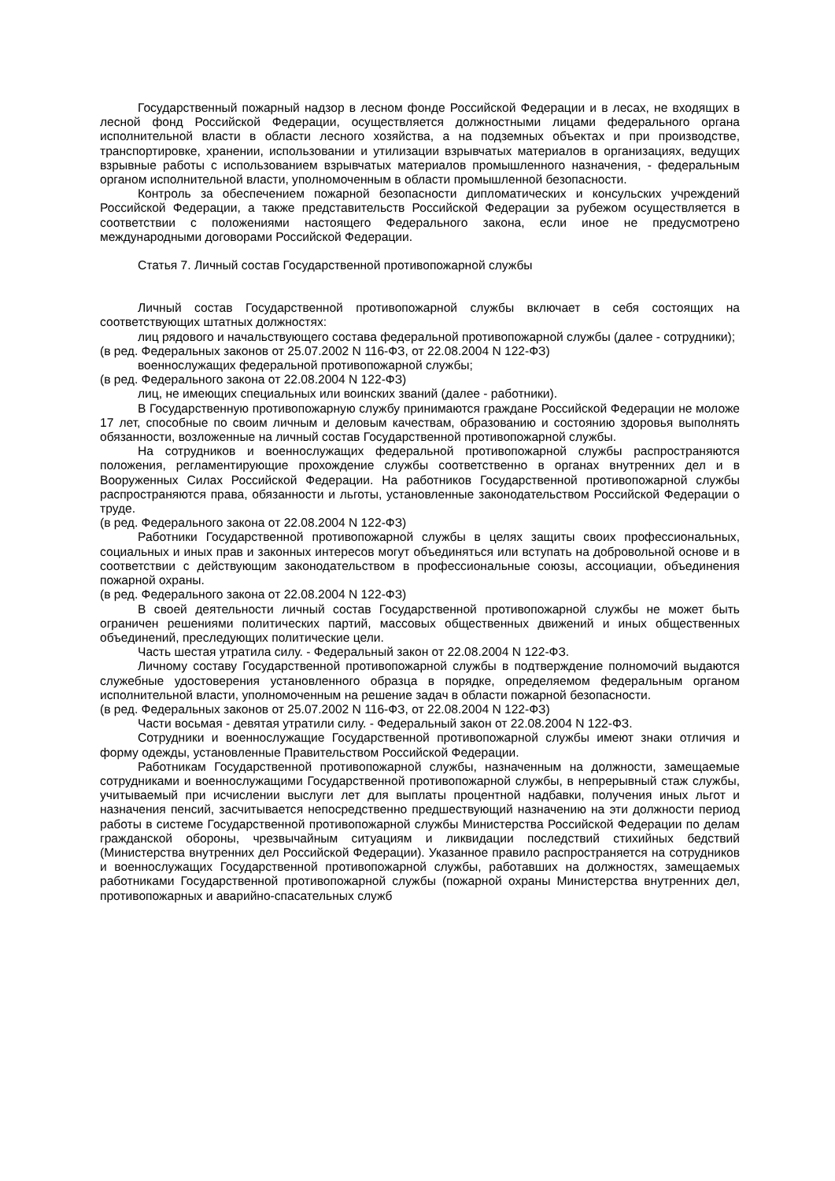Государственный пожарный надзор в лесном фонде Российской Федерации и в лесах, не входящих в лесной фонд Российской Федерации, осуществляется должностными лицами федерального органа исполнительной власти в области лесного хозяйства, а на подземных объектах и при производстве, транспортировке, хранении, использовании и утилизации взрывчатых материалов в организациях, ведущих взрывные работы с использованием взрывчатых материалов промышленного назначения, - федеральным органом исполнительной власти, уполномоченным в области промышленной безопасности.
Контроль за обеспечением пожарной безопасности дипломатических и консульских учреждений Российской Федерации, а также представительств Российской Федерации за рубежом осуществляется в соответствии с положениями настоящего Федерального закона, если иное не предусмотрено международными договорами Российской Федерации.
Статья 7. Личный состав Государственной противопожарной службы
Личный состав Государственной противопожарной службы включает в себя состоящих на соответствующих штатных должностях:
лиц рядового и начальствующего состава федеральной противопожарной службы (далее - сотрудники);
(в ред. Федеральных законов от 25.07.2002 N 116-ФЗ, от 22.08.2004 N 122-ФЗ)
военнослужащих федеральной противопожарной службы;
(в ред. Федерального закона от 22.08.2004 N 122-ФЗ)
лиц, не имеющих специальных или воинских званий (далее - работники).
В Государственную противопожарную службу принимаются граждане Российской Федерации не моложе 17 лет, способные по своим личным и деловым качествам, образованию и состоянию здоровья выполнять обязанности, возложенные на личный состав Государственной противопожарной службы.
На сотрудников и военнослужащих федеральной противопожарной службы распространяются положения, регламентирующие прохождение службы соответственно в органах внутренних дел и в Вооруженных Силах Российской Федерации. На работников Государственной противопожарной службы распространяются права, обязанности и льготы, установленные законодательством Российской Федерации о труде.
(в ред. Федерального закона от 22.08.2004 N 122-ФЗ)
Работники Государственной противопожарной службы в целях защиты своих профессиональных, социальных и иных прав и законных интересов могут объединяться или вступать на добровольной основе и в соответствии с действующим законодательством в профессиональные союзы, ассоциации, объединения пожарной охраны.
(в ред. Федерального закона от 22.08.2004 N 122-ФЗ)
В своей деятельности личный состав Государственной противопожарной службы не может быть ограничен решениями политических партий, массовых общественных движений и иных общественных объединений, преследующих политические цели.
Часть шестая утратила силу. - Федеральный закон от 22.08.2004 N 122-ФЗ.
Личному составу Государственной противопожарной службы в подтверждение полномочий выдаются служебные удостоверения установленного образца в порядке, определяемом федеральным органом исполнительной власти, уполномоченным на решение задач в области пожарной безопасности.
(в ред. Федеральных законов от 25.07.2002 N 116-ФЗ, от 22.08.2004 N 122-ФЗ)
Части восьмая - девятая утратили силу. - Федеральный закон от 22.08.2004 N 122-ФЗ.
Сотрудники и военнослужащие Государственной противопожарной службы имеют знаки отличия и форму одежды, установленные Правительством Российской Федерации.
Работникам Государственной противопожарной службы, назначенным на должности, замещаемые сотрудниками и военнослужащими Государственной противопожарной службы, в непрерывный стаж службы, учитываемый при исчислении выслуги лет для выплаты процентной надбавки, получения иных льгот и назначения пенсий, засчитывается непосредственно предшествующий назначению на эти должности период работы в системе Государственной противопожарной службы Министерства Российской Федерации по делам гражданской обороны, чрезвычайным ситуациям и ликвидации последствий стихийных бедствий (Министерства внутренних дел Российской Федерации). Указанное правило распространяется на сотрудников и военнослужащих Государственной противопожарной службы, работавших на должностях, замещаемых работниками Государственной противопожарной службы (пожарной охраны Министерства внутренних дел, противопожарных и аварийно-спасательных служб